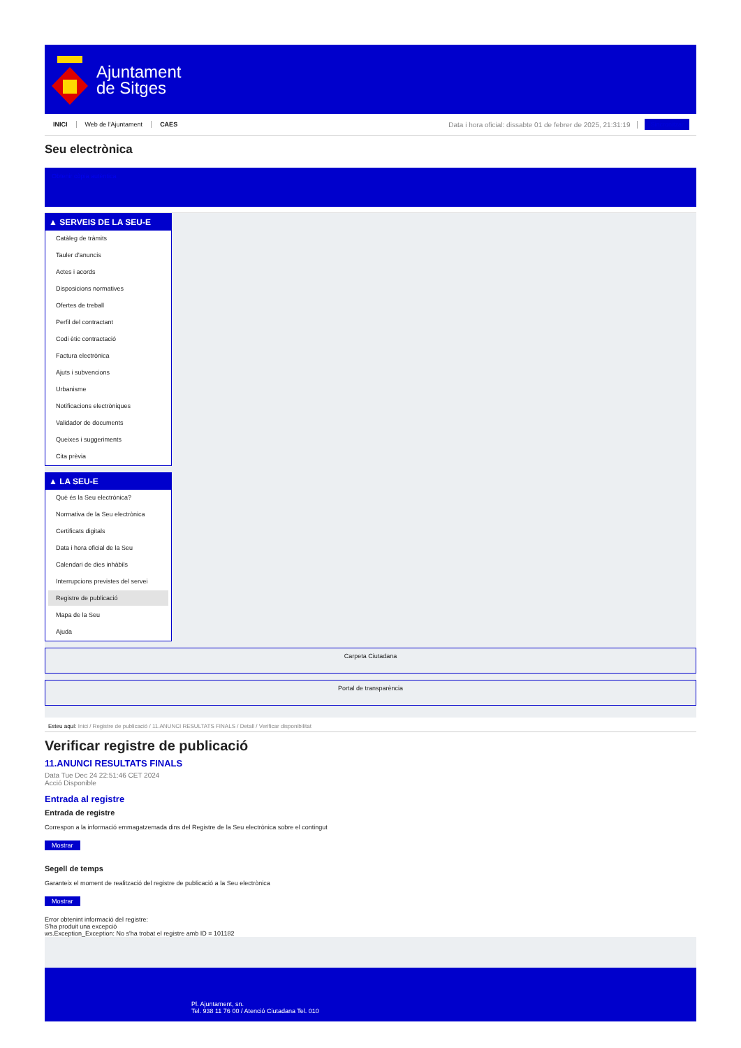Ajuntament
de Sitges
INICI Web de l'Ajuntament CAES Data i hora oficial: dissabte 01 de febrer de 2025, 21:31:19 Sincronitzar
Seu electrònica
Obtenir còpia autèntica
▲ SERVEIS DE LA SEU-E
Catàleg de tràmits
Tauler d'anuncis
Actes i acords
Disposicions normatives
Ofertes de treball
Perfil del contractant
Codi ètic contractació
Factura electrònica
Ajuts i subvencions
Urbanisme
Notificacions electròniques
Validador de documents
Queixes i suggeriments
Cita prèvia
▲ LA SEU-E
Què és la Seu electrònica?
Normativa de la Seu electrònica
Certificats digitals
Data i hora oficial de la Seu
Calendari de dies inhàbils
Interrupcions previstes del servei
Registre de publicació
Mapa de la Seu
Ajuda
Carpeta Ciutadana
Portal de transparència
Esteu aquí: Inici / Registre de publicació / 11.ANUNCI RESULTATS FINALS / Detall / Verificar disponibilitat
Verificar registre de publicació
11.ANUNCI RESULTATS FINALS
Data Tue Dec 24 22:51:46 CET 2024
Acció Disponible
Entrada al registre
Entrada de registre
Correspon a la informació emmagatzemada dins del Registre de la Seu electrònica sobre el contingut
Mostrar
Segell de temps
Garanteix el moment de realització del registre de publicació a la Seu electrònica
Mostrar
Error obtenint informació del registre:
S'ha produit una excepció
ws.Exception_Exception: No s'ha trobat el registre amb ID = 101182
Pl. Ajuntament, sn.
Tel. 938 11 76 00 / Atenció Ciutadana Tel. 010